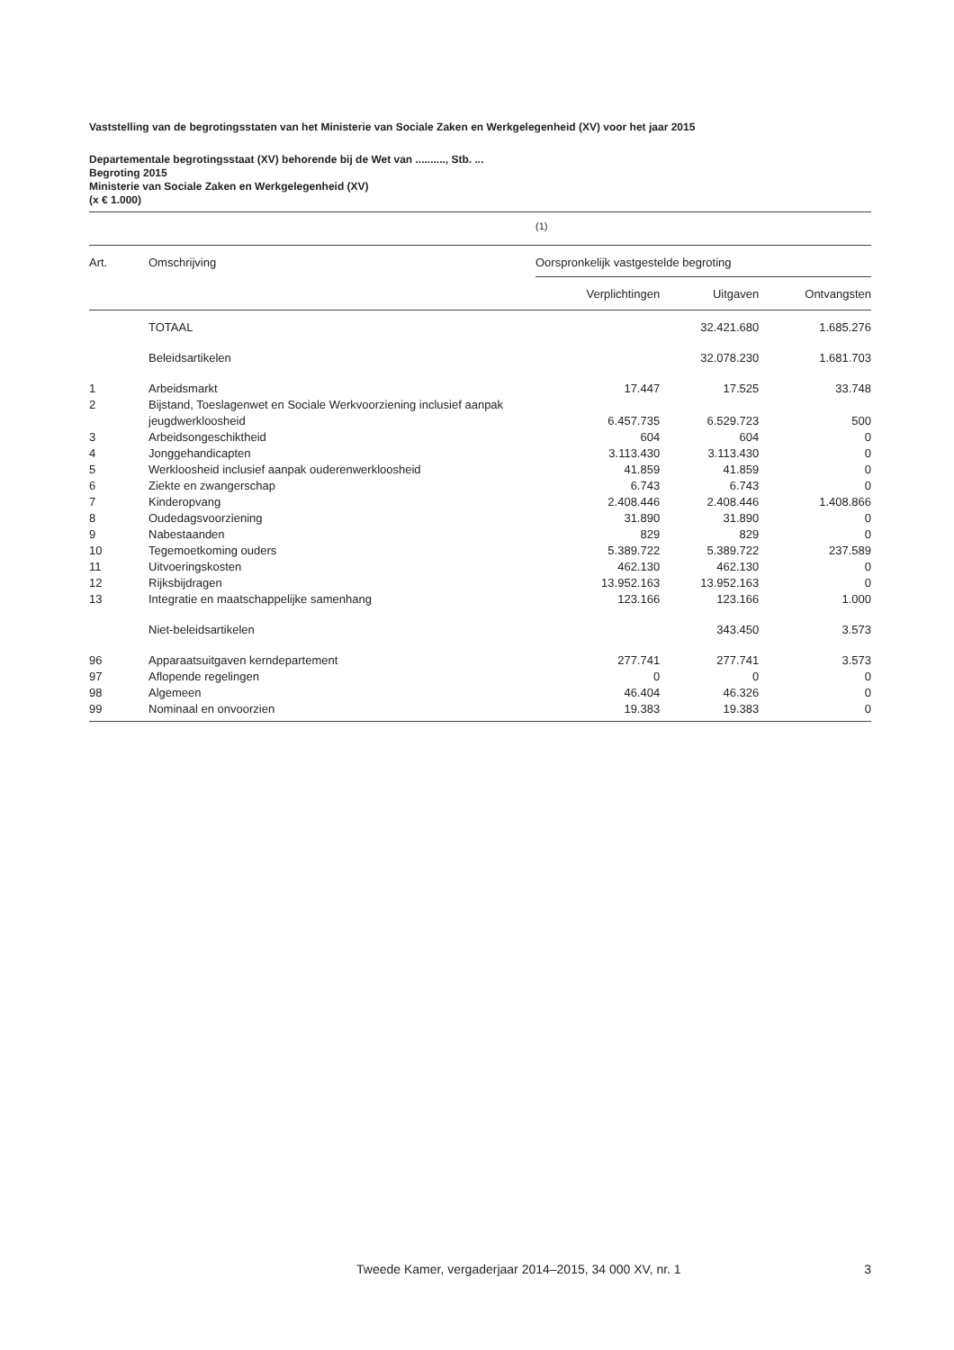Vaststelling van de begrotingsstaten van het Ministerie van Sociale Zaken en Werkgelegenheid (XV) voor het jaar 2015
Departementale begrotingsstaat (XV) behorende bij de Wet van .........., Stb. ...
Begroting 2015
Ministerie van Sociale Zaken en Werkgelegenheid (XV)
(x € 1.000)
| | | (1) | | |
| Art. | Omschrijving | Oorspronkelijk vastgestelde begroting | | |
| | | Verplichtingen | Uitgaven | Ontvangsten |
| | TOTAAL | | 32.421.680 | 1.685.276 |
| | Beleidsartikelen | | 32.078.230 | 1.681.703 |
| 1 | Arbeidsmarkt | 17.447 | 17.525 | 33.748 |
| 2 | Bijstand, Toeslagenwet en Sociale Werkvoorziening inclusief aanpak jeugdwerkloosheid | 6.457.735 | 6.529.723 | 500 |
| 3 | Arbeidsongeschiktheid | 604 | 604 | 0 |
| 4 | Jonggehandicapten | 3.113.430 | 3.113.430 | 0 |
| 5 | Werkloosheid inclusief aanpak ouderenwerkloosheid | 41.859 | 41.859 | 0 |
| 6 | Ziekte en zwangerschap | 6.743 | 6.743 | 0 |
| 7 | Kinderopvang | 2.408.446 | 2.408.446 | 1.408.866 |
| 8 | Oudedagsvoorziening | 31.890 | 31.890 | 0 |
| 9 | Nabestaanden | 829 | 829 | 0 |
| 10 | Tegemoetkoming ouders | 5.389.722 | 5.389.722 | 237.589 |
| 11 | Uitvoeringskosten | 462.130 | 462.130 | 0 |
| 12 | Rijksbijdragen | 13.952.163 | 13.952.163 | 0 |
| 13 | Integratie en maatschappelijke samenhang | 123.166 | 123.166 | 1.000 |
| | Niet-beleidsartikelen | | 343.450 | 3.573 |
| 96 | Apparaatsuitgaven kerndepartement | 277.741 | 277.741 | 3.573 |
| 97 | Aflopende regelingen | 0 | 0 | 0 |
| 98 | Algemeen | 46.404 | 46.326 | 0 |
| 99 | Nominaal en onvoorzien | 19.383 | 19.383 | 0 |
Tweede Kamer, vergaderjaar 2014–2015, 34 000 XV, nr. 1 3